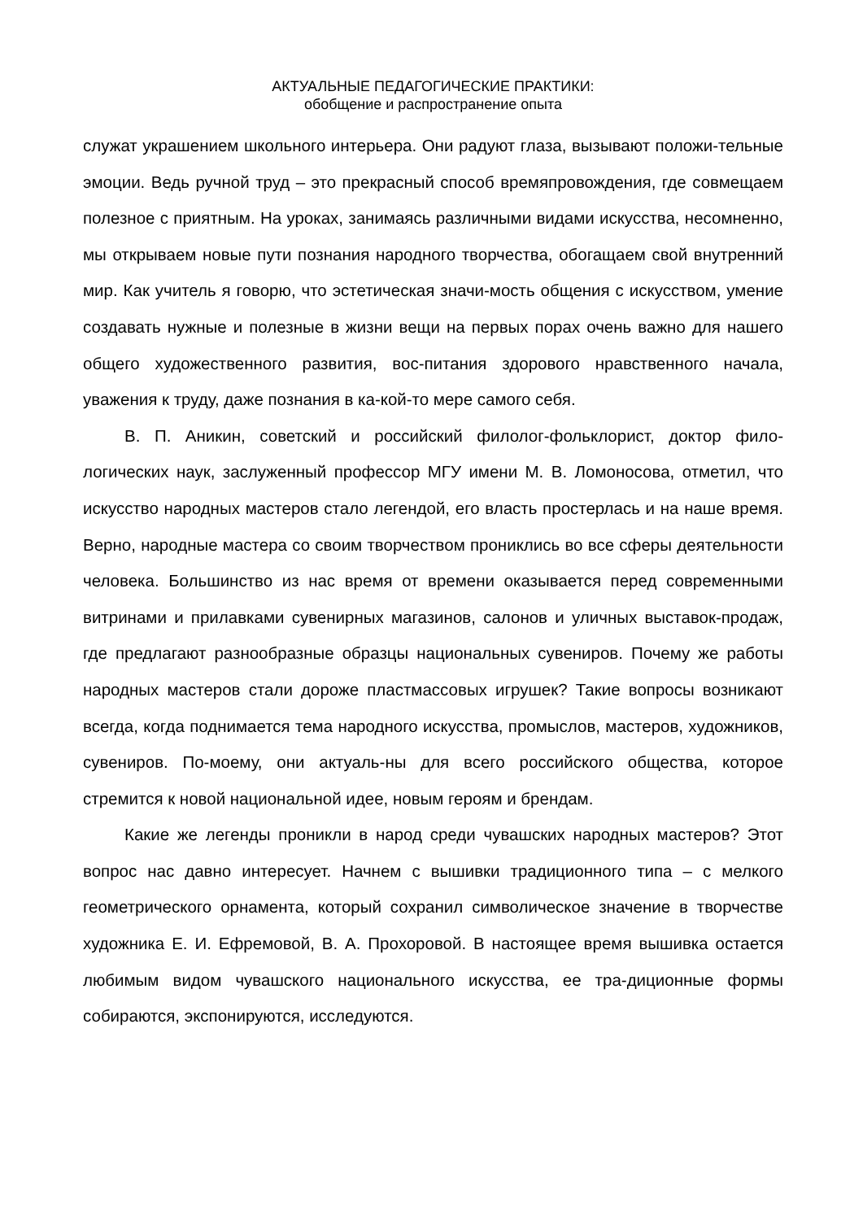АКТУАЛЬНЫЕ ПЕДАГОГИЧЕСКИЕ ПРАКТИКИ:
обобщение и распространение опыта
служат украшением школьного интерьера. Они радуют глаза, вызывают положи-тельные эмоции. Ведь ручной труд – это прекрасный способ времяпровождения, где совмещаем полезное с приятным. На уроках, занимаясь различными видами искусства, несомненно, мы открываем новые пути познания народного творчества, обогащаем свой внутренний мир. Как учитель я говорю, что эстетическая значи-мость общения с искусством, умение создавать нужные и полезные в жизни вещи на первых порах очень важно для нашего общего художественного развития, вос-питания здорового нравственного начала, уважения к труду, даже познания в ка-кой-то мере самого себя.
В. П. Аникин, советский и российский филолог-фольклорист, доктор фило-логических наук, заслуженный профессор МГУ имени М. В. Ломоносова, отметил, что искусство народных мастеров стало легендой, его власть простерлась и на наше время. Верно, народные мастера со своим творчеством прониклись во все сферы деятельности человека. Большинство из нас время от времени оказывается перед современными витринами и прилавками сувенирных магазинов, салонов и уличных выставок-продаж, где предлагают разнообразные образцы национальных сувениров. Почему же работы народных мастеров стали дороже пластмассовых игрушек? Такие вопросы возникают всегда, когда поднимается тема народного искусства, промыслов, мастеров, художников, сувениров. По-моему, они актуаль-ны для всего российского общества, которое стремится к новой национальной идее, новым героям и брендам.
Какие же легенды проникли в народ среди чувашских народных мастеров? Этот вопрос нас давно интересует. Начнем с вышивки традиционного типа – с мелкого геометрического орнамента, который сохранил символическое значение в творчестве художника Е. И. Ефремовой, В. А. Прохоровой. В настоящее время вышивка остается любимым видом чувашского национального искусства, ее тра-диционные формы собираются, экспонируются, исследуются.